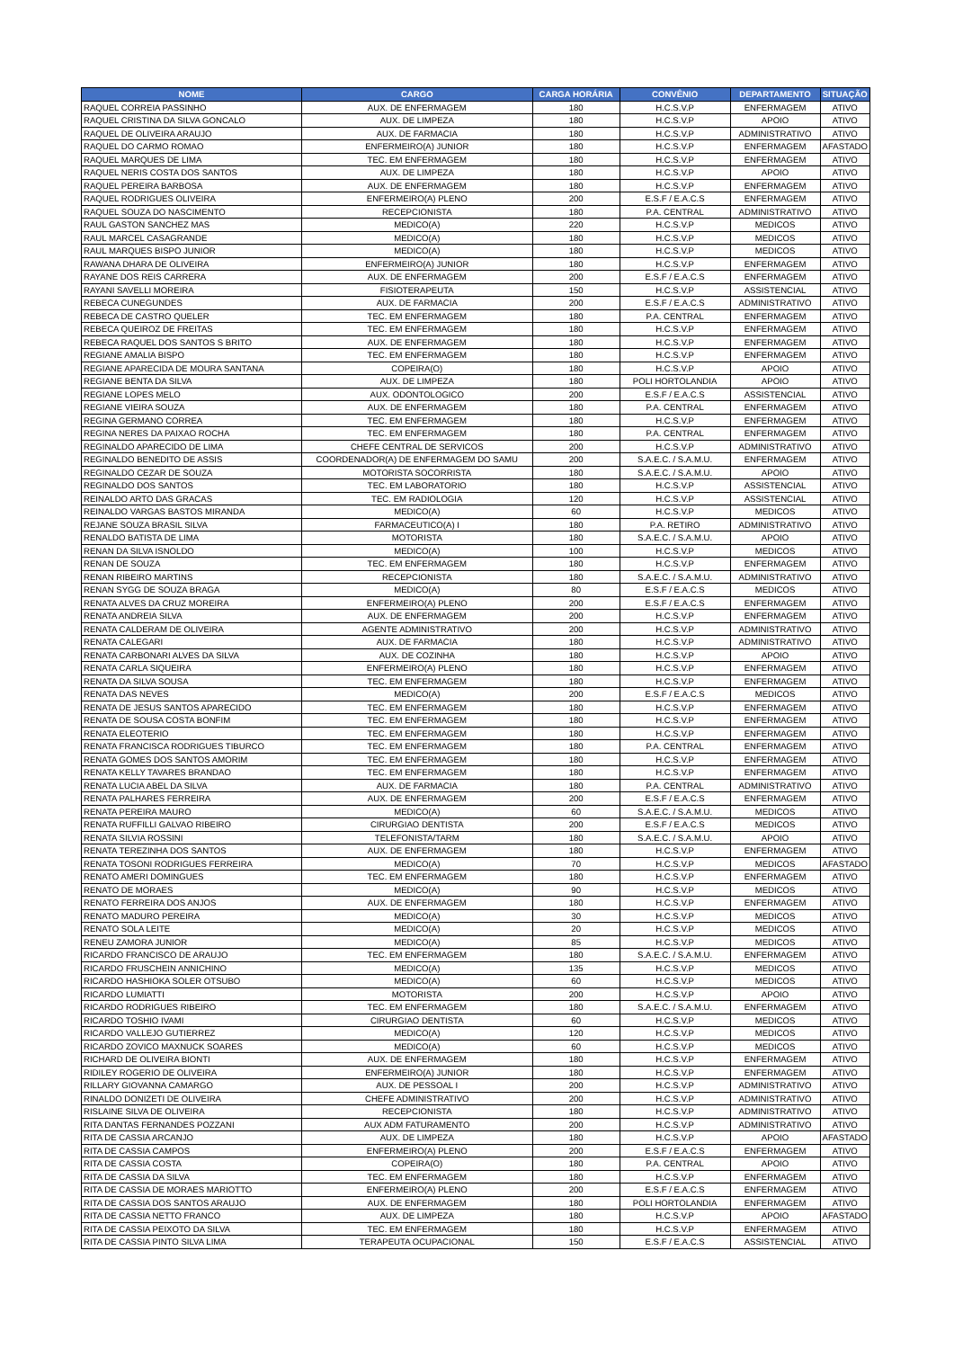| NOME | CARGO | CARGA HORÁRIA | CONVÊNIO | DEPARTAMENTO | SITUAÇÃO |
| --- | --- | --- | --- | --- | --- |
| RAQUEL CORREIA PASSINHO | AUX. DE ENFERMAGEM | 180 | H.C.S.V.P | ENFERMAGEM | ATIVO |
| RAQUEL CRISTINA DA SILVA GONCALO | AUX. DE LIMPEZA | 180 | H.C.S.V.P | APOIO | ATIVO |
| RAQUEL DE OLIVEIRA ARAUJO | AUX. DE FARMACIA | 180 | H.C.S.V.P | ADMINISTRATIVO | ATIVO |
| RAQUEL DO CARMO ROMAO | ENFERMEIRO(A) JUNIOR | 180 | H.C.S.V.P | ENFERMAGEM | AFASTADO |
| RAQUEL MARQUES DE LIMA | TEC. EM ENFERMAGEM | 180 | H.C.S.V.P | ENFERMAGEM | ATIVO |
| RAQUEL NERIS COSTA DOS SANTOS | AUX. DE LIMPEZA | 180 | H.C.S.V.P | APOIO | ATIVO |
| RAQUEL PEREIRA BARBOSA | AUX. DE ENFERMAGEM | 180 | H.C.S.V.P | ENFERMAGEM | ATIVO |
| RAQUEL RODRIGUES OLIVEIRA | ENFERMEIRO(A) PLENO | 200 | E.S.F / E.A.C.S | ENFERMAGEM | ATIVO |
| RAQUEL SOUZA DO NASCIMENTO | RECEPCIONISTA | 180 | P.A. CENTRAL | ADMINISTRATIVO | ATIVO |
| RAUL GASTON SANCHEZ MAS | MEDICO(A) | 220 | H.C.S.V.P | MEDICOS | ATIVO |
| RAUL MARCEL CASAGRANDE | MEDICO(A) | 180 | H.C.S.V.P | MEDICOS | ATIVO |
| RAUL MARQUES BISPO JUNIOR | MEDICO(A) | 180 | H.C.S.V.P | MEDICOS | ATIVO |
| RAWANA DHARA DE OLIVEIRA | ENFERMEIRO(A) JUNIOR | 180 | H.C.S.V.P | ENFERMAGEM | ATIVO |
| RAYANE DOS REIS CARRERA | AUX. DE ENFERMAGEM | 200 | E.S.F / E.A.C.S | ENFERMAGEM | ATIVO |
| RAYANI SAVELLI MOREIRA | FISIOTERAPEUTA | 150 | H.C.S.V.P | ASSISTENCIAL | ATIVO |
| REBECA CUNEGUNDES | AUX. DE FARMACIA | 200 | E.S.F / E.A.C.S | ADMINISTRATIVO | ATIVO |
| REBECA DE CASTRO QUELER | TEC. EM ENFERMAGEM | 180 | P.A. CENTRAL | ENFERMAGEM | ATIVO |
| REBECA QUEIROZ DE FREITAS | TEC. EM ENFERMAGEM | 180 | H.C.S.V.P | ENFERMAGEM | ATIVO |
| REBECA RAQUEL DOS SANTOS S BRITO | AUX. DE ENFERMAGEM | 180 | H.C.S.V.P | ENFERMAGEM | ATIVO |
| REGIANE AMALIA BISPO | TEC. EM ENFERMAGEM | 180 | H.C.S.V.P | ENFERMAGEM | ATIVO |
| REGIANE APARECIDA DE MOURA SANTANA | COPEIRA(O) | 180 | H.C.S.V.P | APOIO | ATIVO |
| REGIANE BENTA DA SILVA | AUX. DE LIMPEZA | 180 | POLI HORTOLANDIA | APOIO | ATIVO |
| REGIANE LOPES MELO | AUX. ODONTOLOGICO | 200 | E.S.F / E.A.C.S | ASSISTENCIAL | ATIVO |
| REGIANE VIEIRA SOUZA | AUX. DE ENFERMAGEM | 180 | P.A. CENTRAL | ENFERMAGEM | ATIVO |
| REGINA GERMANO CORREA | TEC. EM ENFERMAGEM | 180 | H.C.S.V.P | ENFERMAGEM | ATIVO |
| REGINA NERES DA PAIXAO ROCHA | TEC. EM ENFERMAGEM | 180 | P.A. CENTRAL | ENFERMAGEM | ATIVO |
| REGINALDO APARECIDO DE LIMA | CHEFE CENTRAL DE SERVICOS | 200 | H.C.S.V.P | ADMINISTRATIVO | ATIVO |
| REGINALDO BENEDITO DE ASSIS | COORDENADOR(A) DE ENFERMAGEM DO SAMU | 200 | S.A.E.C. / S.A.M.U. | ENFERMAGEM | ATIVO |
| REGINALDO CEZAR DE SOUZA | MOTORISTA SOCORRISTA | 180 | S.A.E.C. / S.A.M.U. | APOIO | ATIVO |
| REGINALDO DOS SANTOS | TEC. EM LABORATORIO | 180 | H.C.S.V.P | ASSISTENCIAL | ATIVO |
| REINALDO ARTO DAS GRACAS | TEC. EM RADIOLOGIA | 120 | H.C.S.V.P | ASSISTENCIAL | ATIVO |
| REINALDO VARGAS BASTOS MIRANDA | MEDICO(A) | 60 | H.C.S.V.P | MEDICOS | ATIVO |
| REJANE SOUZA BRASIL SILVA | FARMACEUTICO(A) I | 180 | P.A. RETIRO | ADMINISTRATIVO | ATIVO |
| RENALDO BATISTA DE LIMA | MOTORISTA | 180 | S.A.E.C. / S.A.M.U. | APOIO | ATIVO |
| RENAN DA SILVA ISNOLDO | MEDICO(A) | 100 | H.C.S.V.P | MEDICOS | ATIVO |
| RENAN DE SOUZA | TEC. EM ENFERMAGEM | 180 | H.C.S.V.P | ENFERMAGEM | ATIVO |
| RENAN RIBEIRO MARTINS | RECEPCIONISTA | 180 | S.A.E.C. / S.A.M.U. | ADMINISTRATIVO | ATIVO |
| RENAN SYGG DE SOUZA BRAGA | MEDICO(A) | 80 | E.S.F / E.A.C.S | MEDICOS | ATIVO |
| RENATA ALVES DA CRUZ MOREIRA | ENFERMEIRO(A) PLENO | 200 | E.S.F / E.A.C.S | ENFERMAGEM | ATIVO |
| RENATA ANDREIA SILVA | AUX. DE ENFERMAGEM | 200 | H.C.S.V.P | ENFERMAGEM | ATIVO |
| RENATA CALDERAM DE OLIVEIRA | AGENTE ADMINISTRATIVO | 200 | H.C.S.V.P | ADMINISTRATIVO | ATIVO |
| RENATA CALEGARI | AUX. DE FARMACIA | 180 | H.C.S.V.P | ADMINISTRATIVO | ATIVO |
| RENATA CARBONARI ALVES DA SILVA | AUX. DE COZINHA | 180 | H.C.S.V.P | APOIO | ATIVO |
| RENATA CARLA SIQUEIRA | ENFERMEIRO(A) PLENO | 180 | H.C.S.V.P | ENFERMAGEM | ATIVO |
| RENATA DA SILVA SOUSA | TEC. EM ENFERMAGEM | 180 | H.C.S.V.P | ENFERMAGEM | ATIVO |
| RENATA DAS NEVES | MEDICO(A) | 200 | E.S.F / E.A.C.S | MEDICOS | ATIVO |
| RENATA DE JESUS SANTOS APARECIDO | TEC. EM ENFERMAGEM | 180 | H.C.S.V.P | ENFERMAGEM | ATIVO |
| RENATA DE SOUSA COSTA BONFIM | TEC. EM ENFERMAGEM | 180 | H.C.S.V.P | ENFERMAGEM | ATIVO |
| RENATA ELEOTERIO | TEC. EM ENFERMAGEM | 180 | H.C.S.V.P | ENFERMAGEM | ATIVO |
| RENATA FRANCISCA RODRIGUES TIBURCO | TEC. EM ENFERMAGEM | 180 | P.A. CENTRAL | ENFERMAGEM | ATIVO |
| RENATA GOMES DOS SANTOS AMORIM | TEC. EM ENFERMAGEM | 180 | H.C.S.V.P | ENFERMAGEM | ATIVO |
| RENATA KELLY TAVARES BRANDAO | TEC. EM ENFERMAGEM | 180 | H.C.S.V.P | ENFERMAGEM | ATIVO |
| RENATA LUCIA ABEL DA SILVA | AUX. DE FARMACIA | 180 | P.A. CENTRAL | ADMINISTRATIVO | ATIVO |
| RENATA PALHARES FERREIRA | AUX. DE ENFERMAGEM | 200 | E.S.F / E.A.C.S | ENFERMAGEM | ATIVO |
| RENATA PEREIRA MAURO | MEDICO(A) | 60 | S.A.E.C. / S.A.M.U. | MEDICOS | ATIVO |
| RENATA RUFFILLI GALVAO RIBEIRO | CIRURGIAO DENTISTA | 200 | E.S.F / E.A.C.S | MEDICOS | ATIVO |
| RENATA SILVIA ROSSINI | TELEFONISTA/TARM | 180 | S.A.E.C. / S.A.M.U. | APOIO | ATIVO |
| RENATA TEREZINHA DOS SANTOS | AUX. DE ENFERMAGEM | 180 | H.C.S.V.P | ENFERMAGEM | ATIVO |
| RENATA TOSONI RODRIGUES FERREIRA | MEDICO(A) | 70 | H.C.S.V.P | MEDICOS | AFASTADO |
| RENATO AMERI DOMINGUES | TEC. EM ENFERMAGEM | 180 | H.C.S.V.P | ENFERMAGEM | ATIVO |
| RENATO DE MORAES | MEDICO(A) | 90 | H.C.S.V.P | MEDICOS | ATIVO |
| RENATO FERREIRA DOS ANJOS | AUX. DE ENFERMAGEM | 180 | H.C.S.V.P | ENFERMAGEM | ATIVO |
| RENATO MADURO PEREIRA | MEDICO(A) | 30 | H.C.S.V.P | MEDICOS | ATIVO |
| RENATO SOLA LEITE | MEDICO(A) | 20 | H.C.S.V.P | MEDICOS | ATIVO |
| RENEU ZAMORA JUNIOR | MEDICO(A) | 85 | H.C.S.V.P | MEDICOS | ATIVO |
| RICARDO FRANCISCO DE ARAUJO | TEC. EM ENFERMAGEM | 180 | S.A.E.C. / S.A.M.U. | ENFERMAGEM | ATIVO |
| RICARDO FRUSCHEIN ANNICHINO | MEDICO(A) | 135 | H.C.S.V.P | MEDICOS | ATIVO |
| RICARDO HASHIOKA SOLER OTSUBO | MEDICO(A) | 60 | H.C.S.V.P | MEDICOS | ATIVO |
| RICARDO LUMIATTI | MOTORISTA | 200 | H.C.S.V.P | APOIO | ATIVO |
| RICARDO RODRIGUES RIBEIRO | TEC. EM ENFERMAGEM | 180 | S.A.E.C. / S.A.M.U. | ENFERMAGEM | ATIVO |
| RICARDO TOSHIO IVAMI | CIRURGIAO DENTISTA | 60 | H.C.S.V.P | MEDICOS | ATIVO |
| RICARDO VALLEJO GUTIERREZ | MEDICO(A) | 120 | H.C.S.V.P | MEDICOS | ATIVO |
| RICARDO ZOVICO MAXNUCK SOARES | MEDICO(A) | 60 | H.C.S.V.P | MEDICOS | ATIVO |
| RICHARD DE OLIVEIRA BIONTI | AUX. DE ENFERMAGEM | 180 | H.C.S.V.P | ENFERMAGEM | ATIVO |
| RIDILEY ROGERIO DE OLIVEIRA | ENFERMEIRO(A) JUNIOR | 180 | H.C.S.V.P | ENFERMAGEM | ATIVO |
| RILLARY GIOVANNA CAMARGO | AUX. DE PESSOAL I | 200 | H.C.S.V.P | ADMINISTRATIVO | ATIVO |
| RINALDO DONIZETI DE OLIVEIRA | CHEFE ADMINISTRATIVO | 200 | H.C.S.V.P | ADMINISTRATIVO | ATIVO |
| RISLAINE SILVA DE OLIVEIRA | RECEPCIONISTA | 180 | H.C.S.V.P | ADMINISTRATIVO | ATIVO |
| RITA DANTAS FERNANDES POZZANI | AUX ADM FATURAMENTO | 200 | H.C.S.V.P | ADMINISTRATIVO | ATIVO |
| RITA DE CASSIA ARCANJO | AUX. DE LIMPEZA | 180 | H.C.S.V.P | APOIO | AFASTADO |
| RITA DE CASSIA CAMPOS | ENFERMEIRO(A) PLENO | 200 | E.S.F / E.A.C.S | ENFERMAGEM | ATIVO |
| RITA DE CASSIA COSTA | COPEIRA(O) | 180 | P.A. CENTRAL | APOIO | ATIVO |
| RITA DE CASSIA DA SILVA | TEC. EM ENFERMAGEM | 180 | H.C.S.V.P | ENFERMAGEM | ATIVO |
| RITA DE CASSIA DE MORAES MARIOTTO | ENFERMEIRO(A) PLENO | 200 | E.S.F / E.A.C.S | ENFERMAGEM | ATIVO |
| RITA DE CASSIA DOS SANTOS ARAUJO | AUX. DE ENFERMAGEM | 180 | POLI HORTOLANDIA | ENFERMAGEM | ATIVO |
| RITA DE CASSIA NETTO FRANCO | AUX. DE LIMPEZA | 180 | H.C.S.V.P | APOIO | AFASTADO |
| RITA DE CASSIA PEIXOTO DA SILVA | TEC. EM ENFERMAGEM | 180 | H.C.S.V.P | ENFERMAGEM | ATIVO |
| RITA DE CASSIA PINTO SILVA LIMA | TERAPEUTA OCUPACIONAL | 150 | E.S.F / E.A.C.S | ASSISTENCIAL | ATIVO |